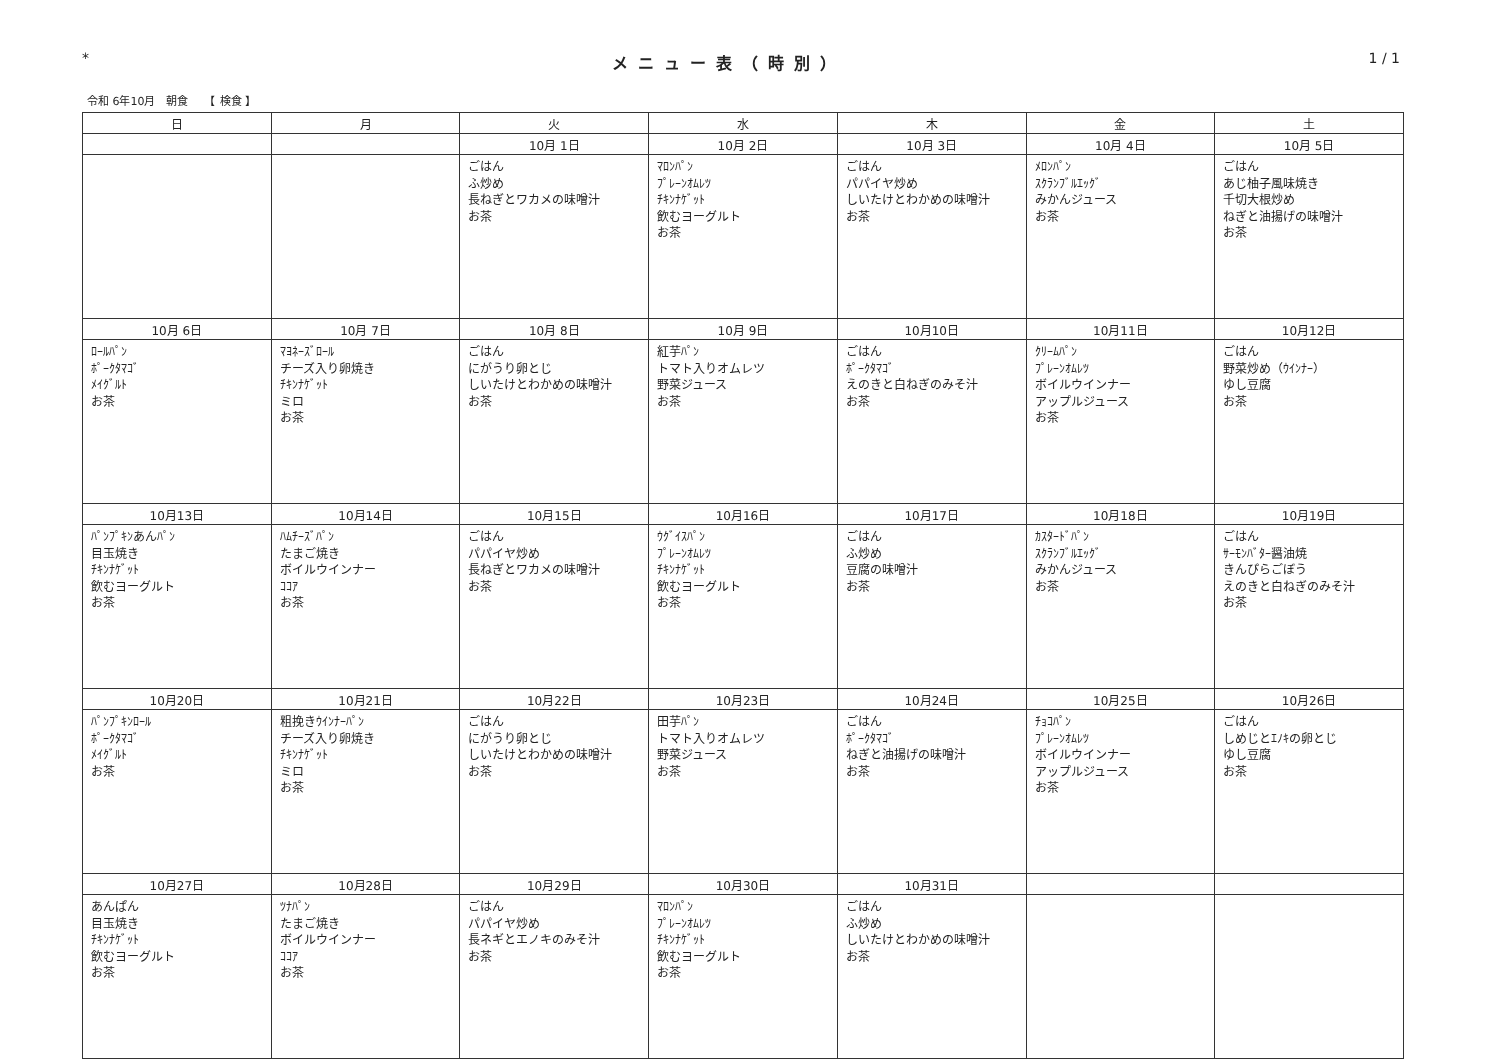* メニュー表（時別） 1 / 1
令和 6年10月　朝食　　【 検食 】
| 日 | 月 | 火 | 水 | 木 | 金 | 土 |
| --- | --- | --- | --- | --- | --- | --- |
| | | 10月 1日 | 10月 2日 | 10月 3日 | 10月 4日 | 10月 5日 |
| | | ごはん ふ炒め 長ねぎとワカメの味噌汁 お茶 | ﾏﾛﾝﾊﾟﾝ ﾌﾟﾚｰﾝｵﾑﾚﾂ ﾁｷﾝﾅｹﾞｯﾄ 飲むヨーグルト お茶 | ごはん パパイヤ炒め しいたけとわかめの味噌汁 お茶 | ﾒﾛﾝﾊﾟﾝ ｽｸﾗﾝﾌﾞﾙｴｯｸﾞ みかんジュース お茶 | ごはん あじ柚子風味焼き 千切大根炒め ねぎと油揚げの味噌汁 お茶 |
| 10月 6日 | 10月 7日 | 10月 8日 | 10月 9日 | 10月10日 | 10月11日 | 10月12日 |
| ﾛｰﾙﾊﾟﾝ ﾎﾟｰｸﾀﾏｺﾞ ﾒｲｸﾞﾙﾄ お茶 | ﾏﾖﾈｰｽﾞﾛｰﾙ チーズ入り卵焼き ﾁｷﾝﾅｹﾞｯﾄ ミロ お茶 | ごはん にがうり卵とじ しいたけとわかめの味噌汁 お茶 | 紅芋ﾊﾟﾝ トマト入りオムレツ 野菜ジュース お茶 | ごはん ﾎﾟｰｸﾀﾏｺﾞ えのきと白ねぎのみそ汁 お茶 | ｸﾘｰﾑﾊﾟﾝ ﾌﾟﾚｰﾝｵﾑﾚﾂ ボイルウインナー アップルジュース お茶 | ごはん 野菜炒め（ｳｲﾝﾅｰ） ゆし豆腐 お茶 |
| 10月13日 | 10月14日 | 10月15日 | 10月16日 | 10月17日 | 10月18日 | 10月19日 |
| ﾊﾟﾝﾌﾟｷﾝあんﾊﾟﾝ 目玉焼き ﾁｷﾝﾅｹﾞｯﾄ 飲むヨーグルト お茶 | ﾊﾑﾁｰｽﾞﾊﾟﾝ たまご焼き ボイルウインナー ｺｺｱ お茶 | ごはん パパイヤ炒め 長ねぎとワカメの味噌汁 お茶 | ｳｸﾞｲｽﾊﾟﾝ ﾌﾟﾚｰﾝｵﾑﾚﾂ ﾁｷﾝﾅｹﾞｯﾄ 飲むヨーグルト お茶 | ごはん ふ炒め 豆腐の味噌汁 お茶 | ｶｽﾀｰﾄﾞﾊﾟﾝ ｽｸﾗﾝﾌﾞﾙｴｯｸﾞ みかんジュース お茶 | ごはん ｻｰﾓﾝﾊﾞﾀｰ醤油焼 きんぴらごぼう えのきと白ねぎのみそ汁 お茶 |
| 10月20日 | 10月21日 | 10月22日 | 10月23日 | 10月24日 | 10月25日 | 10月26日 |
| ﾊﾟﾝﾌﾟｷﾝﾛｰﾙ ﾎﾟｰｸﾀﾏｺﾞ ﾒｲｸﾞﾙﾄ お茶 | 粗挽きｳｲﾝﾅｰﾊﾟﾝ チーズ入り卵焼き ﾁｷﾝﾅｹﾞｯﾄ ミロ お茶 | ごはん にがうり卵とじ しいたけとわかめの味噌汁 お茶 | 田芋ﾊﾟﾝ トマト入りオムレツ 野菜ジュース お茶 | ごはん ﾎﾟｰｸﾀﾏｺﾞ ねぎと油揚げの味噌汁 お茶 | ﾁｮｺﾊﾟﾝ ﾌﾟﾚｰﾝｵﾑﾚﾂ ボイルウインナー アップルジュース お茶 | ごはん しめじとｴﾉｷの卵とじ ゆし豆腐 お茶 |
| 10月27日 | 10月28日 | 10月29日 | 10月30日 | 10月31日 | | |
| あんぱん 目玉焼き ﾁｷﾝﾅｹﾞｯﾄ 飲むヨーグルト お茶 | ﾂﾅﾊﾟﾝ たまご焼き ボイルウインナー ｺｺｱ お茶 | ごはん パパイヤ炒め 長ネギとエノキのみそ汁 お茶 | ﾏﾛﾝﾊﾟﾝ ﾌﾟﾚｰﾝｵﾑﾚﾂ ﾁｷﾝﾅｹﾞｯﾄ 飲むヨーグルト お茶 | ごはん ふ炒め しいたけとわかめの味噌汁 お茶 | | |